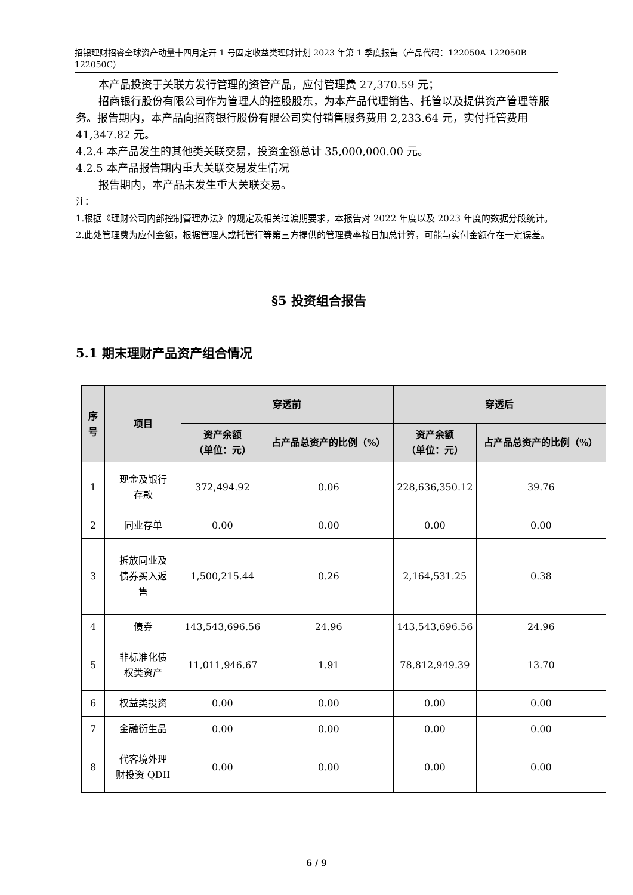招银理财招睿全球资产动量十四月定开 1 号固定收益类理财计划 2023 年第 1 季度报告（产品代码：122050A 122050B 122050C）
本产品投资于关联方发行管理的资管产品，应付管理费 27,370.59 元；
招商银行股份有限公司作为管理人的控股股东，为本产品代理销售、托管以及提供资产管理等服务。报告期内，本产品向招商银行股份有限公司实付销售服务费用 2,233.64 元，实付托管费用 41,347.82 元。
4.2.4 本产品发生的其他类关联交易，投资金额总计 35,000,000.00 元。
4.2.5 本产品报告期内重大关联交易发生情况
报告期内，本产品未发生重大关联交易。
注：
1.根据《理财公司内部控制管理办法》的规定及相关过渡期要求，本报告对 2022 年度以及 2023 年度的数据分段统计。
2.此处管理费为应付金额，根据管理人或托管行等第三方提供的管理费率按日加总计算，可能与实付金额存在一定误差。
§5 投资组合报告
5.1 期末理财产品资产组合情况
| 序号 | 项目 | 穿透前 | | 穿透后 | |
| --- | --- | --- | --- | --- | --- |
| | | 资产余额 （单位：元） | 占产品总资产的比例（%） | 资产余额 （单位：元） | 占产品总资产的比例（%） |
| 1 | 现金及银行 存款 | 372,494.92 | 0.06 | 228,636,350.12 | 39.76 |
| 2 | 同业存单 | 0.00 | 0.00 | 0.00 | 0.00 |
| 3 | 拆放同业及 债券买入返 售 | 1,500,215.44 | 0.26 | 2,164,531.25 | 0.38 |
| 4 | 债券 | 143,543,696.56 | 24.96 | 143,543,696.56 | 24.96 |
| 5 | 非标准化债 权类资产 | 11,011,946.67 | 1.91 | 78,812,949.39 | 13.70 |
| 6 | 权益类投资 | 0.00 | 0.00 | 0.00 | 0.00 |
| 7 | 金融衍生品 | 0.00 | 0.00 | 0.00 | 0.00 |
| 8 | 代客境外理 财投资 QDII | 0.00 | 0.00 | 0.00 | 0.00 |
6 / 9